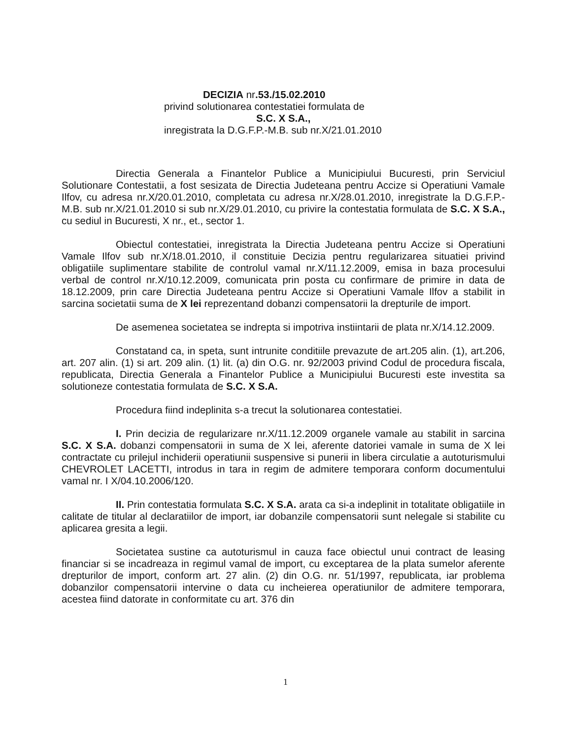DECIZIA nr.53./15.02.2010
privind solutionarea contestatiei formulata de
S.C. X S.A.,
inregistrata la D.G.F.P.-M.B. sub nr.X/21.01.2010
Directia Generala a Finantelor Publice a Municipiului Bucuresti, prin Serviciul Solutionare Contestatii, a fost sesizata de Directia Judeteana pentru Accize si Operatiuni Vamale Ilfov, cu adresa nr.X/20.01.2010, completata cu adresa nr.X/28.01.2010, inregistrate la D.G.F.P.-M.B. sub nr.X/21.01.2010 si sub nr.X/29.01.2010, cu privire la contestatia formulata de S.C. X S.A., cu sediul in Bucuresti, X nr., et., sector 1.
Obiectul contestatiei, inregistrata la Directia Judeteana pentru Accize si Operatiuni Vamale Ilfov sub nr.X/18.01.2010, il constituie Decizia pentru regularizarea situatiei privind obligatiile suplimentare stabilite de controlul vamal nr.X/11.12.2009, emisa in baza procesului verbal de control nr.X/10.12.2009, comunicata prin posta cu confirmare de primire in data de 18.12.2009, prin care Directia Judeteana pentru Accize si Operatiuni Vamale Ilfov a stabilit in sarcina societatii suma de X lei reprezentand dobanzi compensatorii la drepturile de import.
De asemenea societatea se indrepta si impotriva instiintarii de plata nr.X/14.12.2009.
Constatand ca, in speta, sunt intrunite conditiile prevazute de art.205 alin. (1), art.206, art. 207 alin. (1) si art. 209 alin. (1) lit. (a) din O.G. nr. 92/2003 privind Codul de procedura fiscala, republicata, Directia Generala a Finantelor Publice a Municipiului Bucuresti este investita sa solutioneze contestatia formulata de S.C. X S.A.
Procedura fiind indeplinita s-a trecut la solutionarea contestatiei.
I. Prin decizia de regularizare nr.X/11.12.2009 organele vamale au stabilit in sarcina S.C. X S.A. dobanzi compensatorii in suma de X lei, aferente datoriei vamale in suma de X lei contractate cu prilejul inchiderii operatiunii suspensive si punerii in libera circulatie a autoturismului CHEVROLET LACETTI, introdus in tara in regim de admitere temporara conform documentului vamal nr. I X/04.10.2006/120.
II. Prin contestatia formulata S.C. X S.A. arata ca si-a indeplinit in totalitate obligatiile in calitate de titular al declaratiilor de import, iar dobanzile compensatorii sunt nelegale si stabilite cu aplicarea gresita a legii.
Societatea sustine ca autoturismul in cauza face obiectul unui contract de leasing financiar si se incadreaza in regimul vamal de import, cu exceptarea de la plata sumelor aferente drepturilor de import, conform art. 27 alin. (2) din O.G. nr. 51/1997, republicata, iar problema dobanzilor compensatorii intervine o data cu incheierea operatiunilor de admitere temporara, acestea fiind datorate in conformitate cu art. 376 din
1